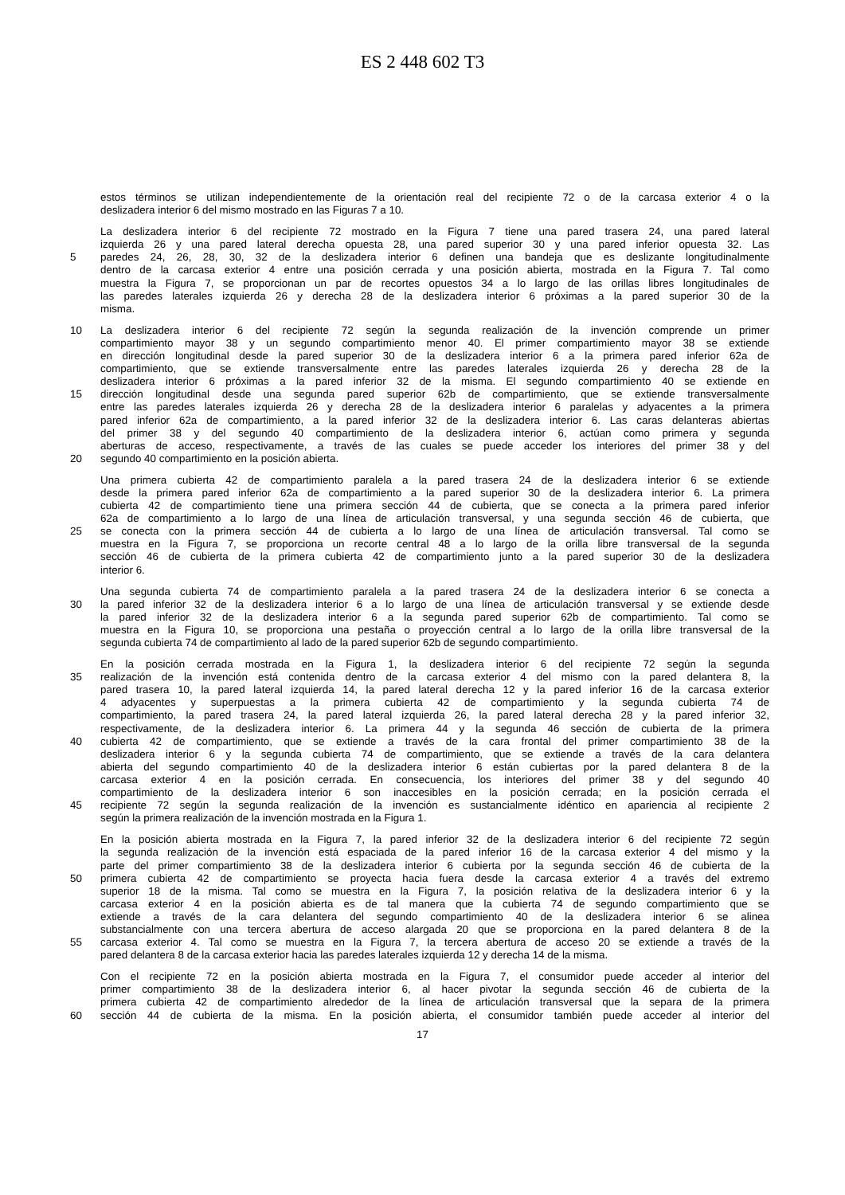ES 2 448 602 T3
estos términos se utilizan independientemente de la orientación real del recipiente 72 o de la carcasa exterior 4 o la
deslizadera interior 6 del mismo mostrado en las Figuras 7 a 10.
La deslizadera interior 6 del recipiente 72 mostrado en la Figura 7 tiene una pared trasera 24, una pared lateral
izquierda 26 y una pared lateral derecha opuesta 28, una pared superior 30 y una pared inferior opuesta 32. Las
5 paredes 24, 26, 28, 30, 32 de la deslizadera interior 6 definen una bandeja que es deslizante longitudinalmente
dentro de la carcasa exterior 4 entre una posición cerrada y una posición abierta, mostrada en la Figura 7. Tal como
muestra la Figura 7, se proporcionan un par de recortes opuestos 34 a lo largo de las orillas libres longitudinales de
las paredes laterales izquierda 26 y derecha 28 de la deslizadera interior 6 próximas a la pared superior 30 de la
misma.
10 La deslizadera interior 6 del recipiente 72 según la segunda realización de la invención comprende un primer
compartimiento mayor 38 y un segundo compartimiento menor 40. El primer compartimiento mayor 38 se extiende
en dirección longitudinal desde la pared superior 30 de la deslizadera interior 6 a la primera pared inferior 62a de
compartimiento, que se extiende transversalmente entre las paredes laterales izquierda 26 y derecha 28 de la
deslizadera interior 6 próximas a la pared inferior 32 de la misma. El segundo compartimiento 40 se extiende en
15 dirección longitudinal desde una segunda pared superior 62b de compartimiento, que se extiende transversalmente
entre las paredes laterales izquierda 26 y derecha 28 de la deslizadera interior 6 paralelas y adyacentes a la primera
pared inferior 62a de compartimiento, a la pared inferior 32 de la deslizadera interior 6. Las caras delanteras abiertas
del primer 38 y del segundo 40 compartimiento de la deslizadera interior 6, actúan como primera y segunda
aberturas de acceso, respectivamente, a través de las cuales se puede acceder los interiores del primer 38 y del
20 segundo 40 compartimiento en la posición abierta.
Una primera cubierta 42 de compartimiento paralela a la pared trasera 24 de la deslizadera interior 6 se extiende
desde la primera pared inferior 62a de compartimiento a la pared superior 30 de la deslizadera interior 6. La primera
cubierta 42 de compartimiento tiene una primera sección 44 de cubierta, que se conecta a la primera pared inferior
62a de compartimiento a lo largo de una línea de articulación transversal, y una segunda sección 46 de cubierta, que
25 se conecta con la primera sección 44 de cubierta a lo largo de una línea de articulación transversal. Tal como se
muestra en la Figura 7, se proporciona un recorte central 48 a lo largo de la orilla libre transversal de la segunda
sección 46 de cubierta de la primera cubierta 42 de compartimiento junto a la pared superior 30 de la deslizadera
interior 6.
Una segunda cubierta 74 de compartimiento paralela a la pared trasera 24 de la deslizadera interior 6 se conecta a
30 la pared inferior 32 de la deslizadera interior 6 a lo largo de una línea de articulación transversal y se extiende desde
la pared inferior 32 de la deslizadera interior 6 a la segunda pared superior 62b de compartimiento. Tal como se
muestra en la Figura 10, se proporciona una pestaña o proyección central a lo largo de la orilla libre transversal de la
segunda cubierta 74 de compartimiento al lado de la pared superior 62b de segundo compartimiento.
En la posición cerrada mostrada en la Figura 1, la deslizadera interior 6 del recipiente 72 según la segunda
35 realización de la invención está contenida dentro de la carcasa exterior 4 del mismo con la pared delantera 8, la
pared trasera 10, la pared lateral izquierda 14, la pared lateral derecha 12 y la pared inferior 16 de la carcasa exterior
4 adyacentes y superpuestas a la primera cubierta 42 de compartimiento y la segunda cubierta 74 de
compartimiento, la pared trasera 24, la pared lateral izquierda 26, la pared lateral derecha 28 y la pared inferior 32,
respectivamente, de la deslizadera interior 6. La primera 44 y la segunda 46 sección de cubierta de la primera
40 cubierta 42 de compartimiento, que se extiende a través de la cara frontal del primer compartimiento 38 de la
deslizadera interior 6 y la segunda cubierta 74 de compartimiento, que se extiende a través de la cara delantera
abierta del segundo compartimiento 40 de la deslizadera interior 6 están cubiertas por la pared delantera 8 de la
carcasa exterior 4 en la posición cerrada. En consecuencia, los interiores del primer 38 y del segundo 40
compartimiento de la deslizadera interior 6 son inaccesibles en la posición cerrada; en la posición cerrada el
45 recipiente 72 según la segunda realización de la invención es sustancialmente idéntico en apariencia al recipiente 2
según la primera realización de la invención mostrada en la Figura 1.
En la posición abierta mostrada en la Figura 7, la pared inferior 32 de la deslizadera interior 6 del recipiente 72 según
la segunda realización de la invención está espaciada de la pared inferior 16 de la carcasa exterior 4 del mismo y la
parte del primer compartimiento 38 de la deslizadera interior 6 cubierta por la segunda sección 46 de cubierta de la
50 primera cubierta 42 de compartimiento se proyecta hacia fuera desde la carcasa exterior 4 a través del extremo
superior 18 de la misma. Tal como se muestra en la Figura 7, la posición relativa de la deslizadera interior 6 y la
carcasa exterior 4 en la posición abierta es de tal manera que la cubierta 74 de segundo compartimiento que se
extiende a través de la cara delantera del segundo compartimiento 40 de la deslizadera interior 6 se alinea
substancialmente con una tercera abertura de acceso alargada 20 que se proporciona en la pared delantera 8 de la
55 carcasa exterior 4. Tal como se muestra en la Figura 7, la tercera abertura de acceso 20 se extiende a través de la
pared delantera 8 de la carcasa exterior hacia las paredes laterales izquierda 12 y derecha 14 de la misma.
Con el recipiente 72 en la posición abierta mostrada en la Figura 7, el consumidor puede acceder al interior del
primer compartimiento 38 de la deslizadera interior 6, al hacer pivotar la segunda sección 46 de cubierta de la
primera cubierta 42 de compartimiento alrededor de la línea de articulación transversal que la separa de la primera
60 sección 44 de cubierta de la misma. En la posición abierta, el consumidor también puede acceder al interior del
17